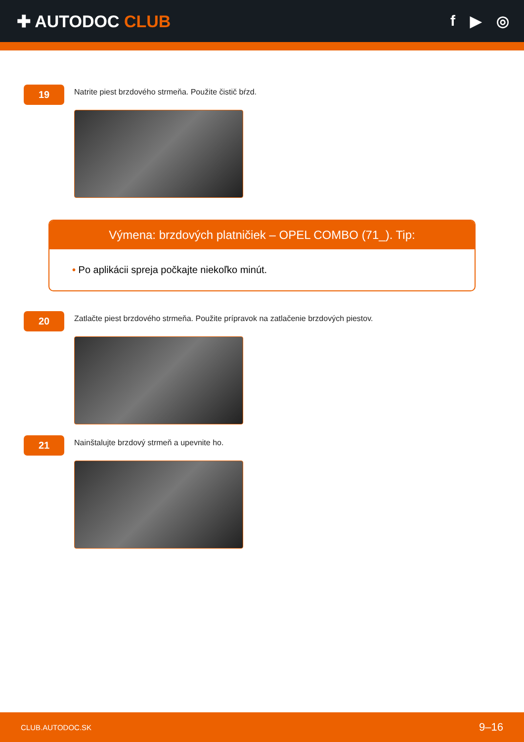✚ AUTODOC CLUB f ▶ ◎
19
Natrite piest brzdového strmeňa. Použite čistič bŕzd.
Výmena: brzdových platničiek – OPEL COMBO (71_). Tip:
• Po aplikácii spreja počkajte niekoľko minút.
20
Zatlačte piest brzdového strmeňa. Použite prípravok na zatlačenie brzdových piestov.
21
Nainštalujte brzdový strmeň a upevnite ho.
CLUB.AUTODOC.SK 9–16